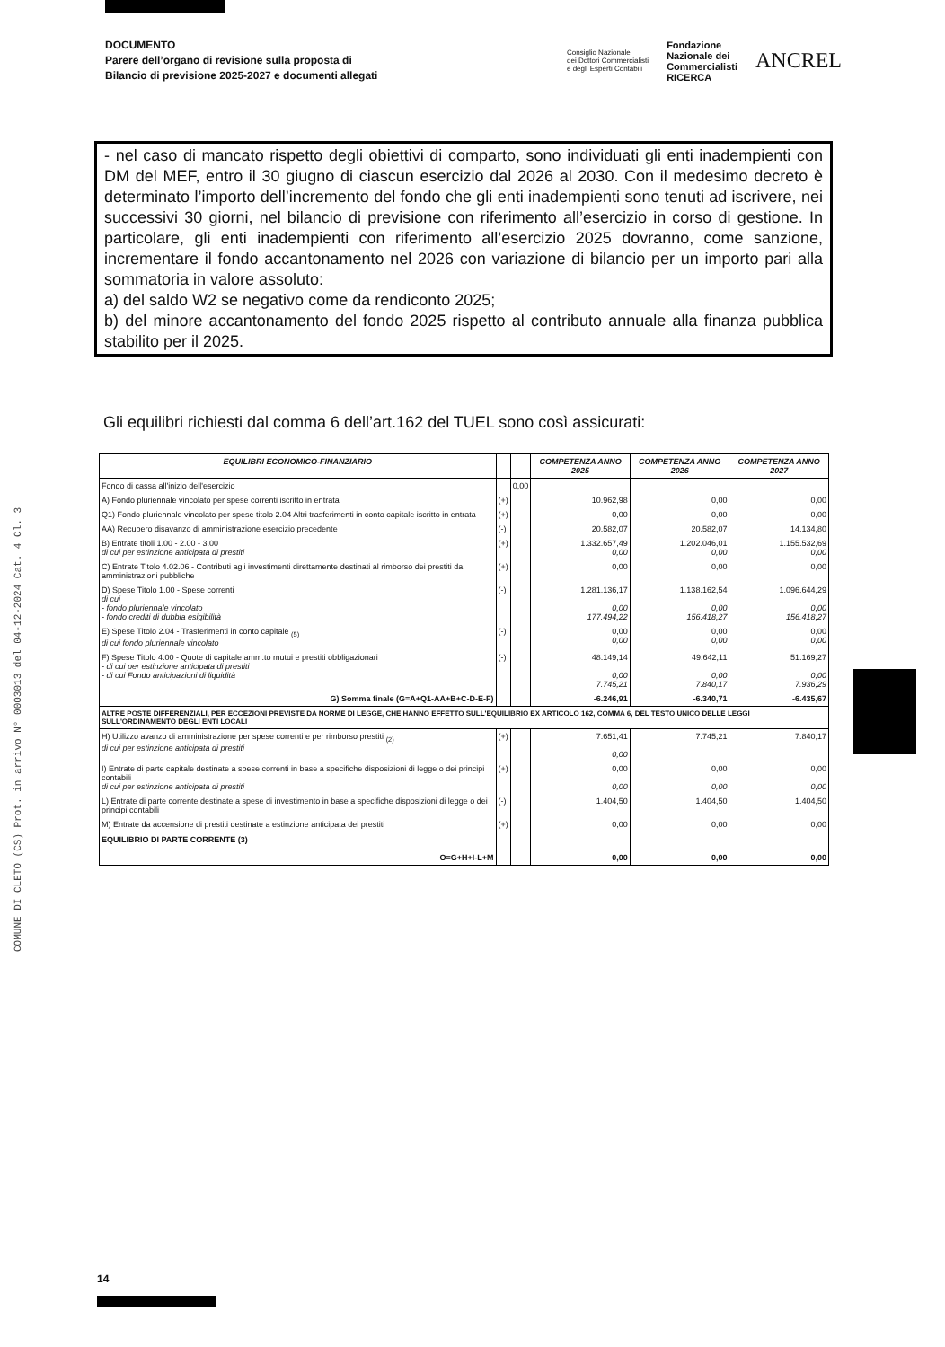COMUNE DI CLETO (CS) Prot. in arrivo N° 0003013 del 04-12-2024 Cat. 4 Cl. 3
DOCUMENTO
Parere dell’organo di revisione sulla proposta di
Bilancio di previsione 2025-2027 e documenti allegati
Consiglio Nazionale
dei Dottori Commercialisti
e degli Esperti Contabili Fondazione
Nazionale dei
Commercialisti
RICERCA ANCREL
- nel caso di mancato rispetto degli obiettivi di comparto, sono individuati gli enti inadempienti con DM del MEF, entro il 30 giugno di ciascun esercizio dal 2026 al 2030. Con il medesimo decreto è determinato l’importo dell’incremento del fondo che gli enti inadempienti sono tenuti ad iscrivere, nei successivi 30 giorni, nel bilancio di previsione con riferimento all’esercizio in corso di gestione. In particolare, gli enti inadempienti con riferimento all’esercizio 2025 dovranno, come sanzione, incrementare il fondo accantonamento nel 2026 con variazione di bilancio per un importo pari alla sommatoria in valore assoluto:
a) del saldo W2 se negativo come da rendiconto 2025;
b) del minore accantonamento del fondo 2025 rispetto al contributo annuale alla finanza pubblica stabilito per il 2025.
Gli equilibri richiesti dal comma 6 dell’art.162 del TUEL sono così assicurati:
| EQUILIBRI ECONOMICO-FINANZIARIO | | | COMPETENZA ANNO 2025 | COMPETENZA ANNO 2026 | COMPETENZA ANNO 2027 |
| --- | --- | --- | --- | --- | --- |
| Fondo di cassa all'inizio dell'esercizio | | 0,00 | | | |
| A) Fondo pluriennale vincolato per spese correnti iscritto in entrata | (+) | | 10.962,98 | 0,00 | 0,00 |
| Q1) Fondo pluriennale vincolato per spese titolo 2.04 Altri trasferimenti in conto capitale iscritto in entrata | (+) | | 0,00 | 0,00 | 0,00 |
| AA) Recupero disavanzo di amministrazione esercizio precedente | (-) | | 20.582,07 | 20.582,07 | 14.134,80 |
| B) Entrate titoli 1.00 - 2.00 - 3.00 di cui per estinzione anticipata di prestiti | (+) | | 1.332.657,49 0,00 | 1.202.046,01 0,00 | 1.155.532,69 0,00 |
| C) Entrate Titolo 4.02.06 - Contributi agli investimenti direttamente destinati al rimborso dei prestiti da amministrazioni pubbliche | (+) | | 0,00 | 0,00 | 0,00 |
| D) Spese Titolo 1.00 - Spese correnti di cui - fondo pluriennale vincolato - fondo crediti di dubbia esigibilità | (-) | | 1.281.136,17 0,00 177.494,22 | 1.138.162,54 0,00 156.418,27 | 1.096.644,29 0,00 156.418,27 |
| E) Spese Titolo 2.04 - Trasferimenti in conto capitale <sub>(5)</sub> di cui fondo pluriennale vincolato | (-) | | 0,00 0,00 | 0,00 0,00 | 0,00 0,00 |
| F) Spese Titolo 4.00 - Quote di capitale amm.to mutui e prestiti obbligazionari - di cui per estinzione anticipata di prestiti - di cui Fondo anticipazioni di liquidità | (-) | | 48.149,14 0,00 7.745,21 | 49.642,11 0,00 7.840,17 | 51.169,27 0,00 7.936,29 |
| G) Somma finale (G=A+Q1-AA+B+C-D-E-F) | | | -6.246,91 | -6.340,71 | -6.435,67 |
| ALTRE POSTE DIFFERENZIALI, PER ECCEZIONI PREVISTE DA NORME DI LEGGE, CHE HANNO EFFETTO SULL'EQUILIBRIO EX ARTICOLO 162, COMMA 6, DEL TESTO UNICO DELLE LEGGI SULL'ORDINAMENTO DEGLI ENTI LOCALI | | | | | |
| H) Utilizzo avanzo di amministrazione per spese correnti e per rimborso prestiti <sub>(2)</sub> di cui per estinzione anticipata di prestiti | (+) | | 7.651,41 0,00 | 7.745,21 | 7.840,17 |
| I) Entrate di parte capitale destinate a spese correnti in base a specifiche disposizioni di legge o dei principi contabili di cui per estinzione anticipata di prestiti | (+) | | 0,00 0,00 | 0,00 0,00 | 0,00 0,00 |
| L) Entrate di parte corrente destinate a spese di investimento in base a specifiche disposizioni di legge o dei principi contabili | (-) | | 1.404,50 | 1.404,50 | 1.404,50 |
| M) Entrate da accensione di prestiti destinate a estinzione anticipata dei prestiti | (+) | | 0,00 | 0,00 | 0,00 |
| EQUILIBRIO DI PARTE CORRENTE (3) O=G+H+I-L+M | | | 0,00 | 0,00 | 0,00 |
14